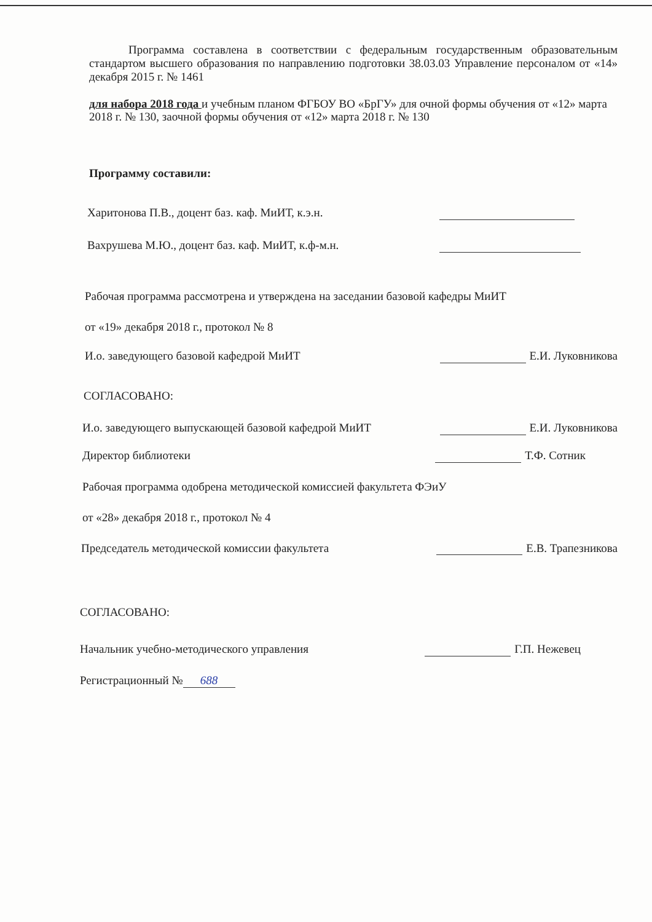Программа составлена в соответствии с федеральным государственным образовательным стандартом высшего образования по направлению подготовки 38.03.03 Управление персоналом от «14» декабря 2015 г. № 1461
для набора 2018 года и учебным планом ФГБОУ ВО «БрГУ» для очной формы обучения от «12» марта 2018 г. № 130, заочной формы обучения от «12» марта 2018 г. № 130
Программу составили:
Харитонова П.В., доцент баз. каф. МиИТ, к.э.н.
Вахрушева М.Ю., доцент баз. каф. МиИТ, к.ф-м.н.
Рабочая программа рассмотрена и утверждена на заседании базовой кафедры МиИТ
от «19» декабря 2018 г., протокол № 8
И.о. заведующего базовой кафедрой МиИТ Е.И. Луковникова
СОГЛАСОВАНО:
И.о. заведующего выпускающей базовой кафедрой МиИТ Е.И. Луковникова
Директор библиотеки Т.Ф. Сотник
Рабочая программа одобрена методической комиссией факультета ФЭиУ
от «28» декабря 2018 г., протокол № 4
Председатель методической комиссии факультета Е.В. Трапезникова
СОГЛАСОВАНО:
Начальник учебно-методического управления Г.П. Нежевец
Регистрационный № 688